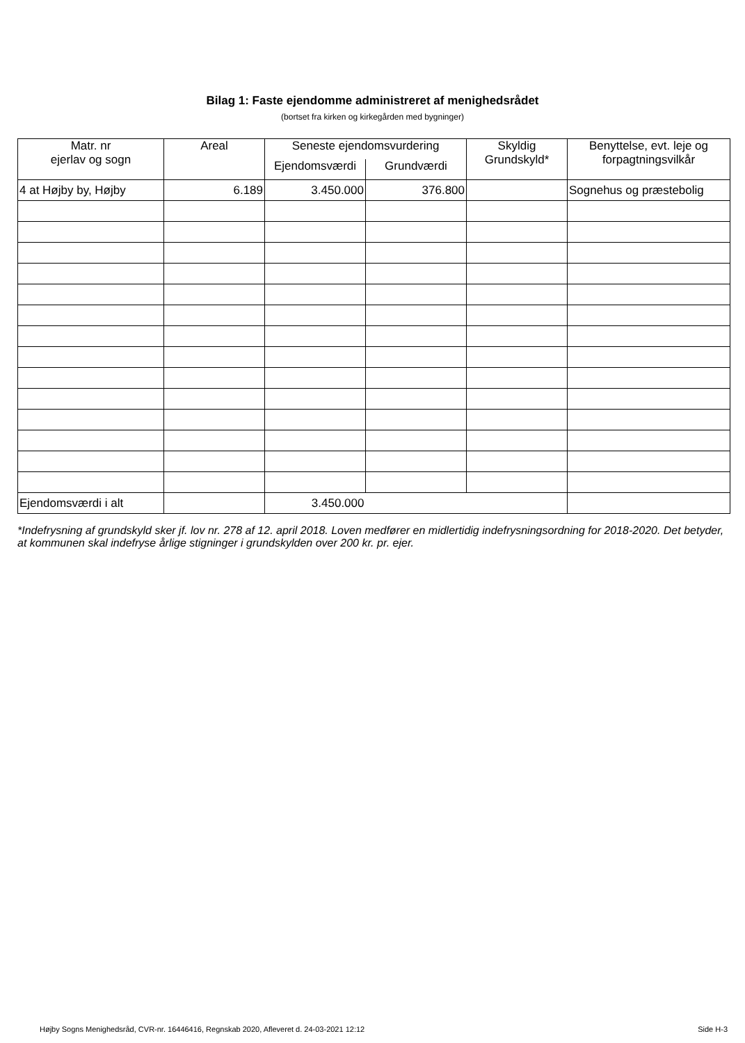Bilag 1: Faste ejendomme administreret af menighedsrådet
(bortset fra kirken og kirkegården med bygninger)
| Matr. nr ejerlav og sogn | Areal | Seneste ejendomsvurdering | | Skyldig Grundskyld* | Benyttelse, evt. leje og forpagtningsvilkår |
| --- | --- | --- | --- | --- | --- |
| | | Ejendomsværdi | Grundværdi | | |
| 4 at Højby by, Højby | 6.189 | 3.450.000 | 376.800 | | Sognehus og præstebolig |
| Ejendomsværdi i alt | | 3.450.000 | | | |
*Indefrysning af grundskyld sker jf. lov nr. 278 af 12. april 2018. Loven medfører en midlertidig indefrysningsordning for 2018-2020. Det betyder, at kommunen skal indefryse årlige stigninger i grundskylden over 200 kr. pr. ejer.
Højby Sogns Menighedsråd, CVR-nr. 16446416, Regnskab 2020, Afleveret d. 24-03-2021 12:12 Side H-3